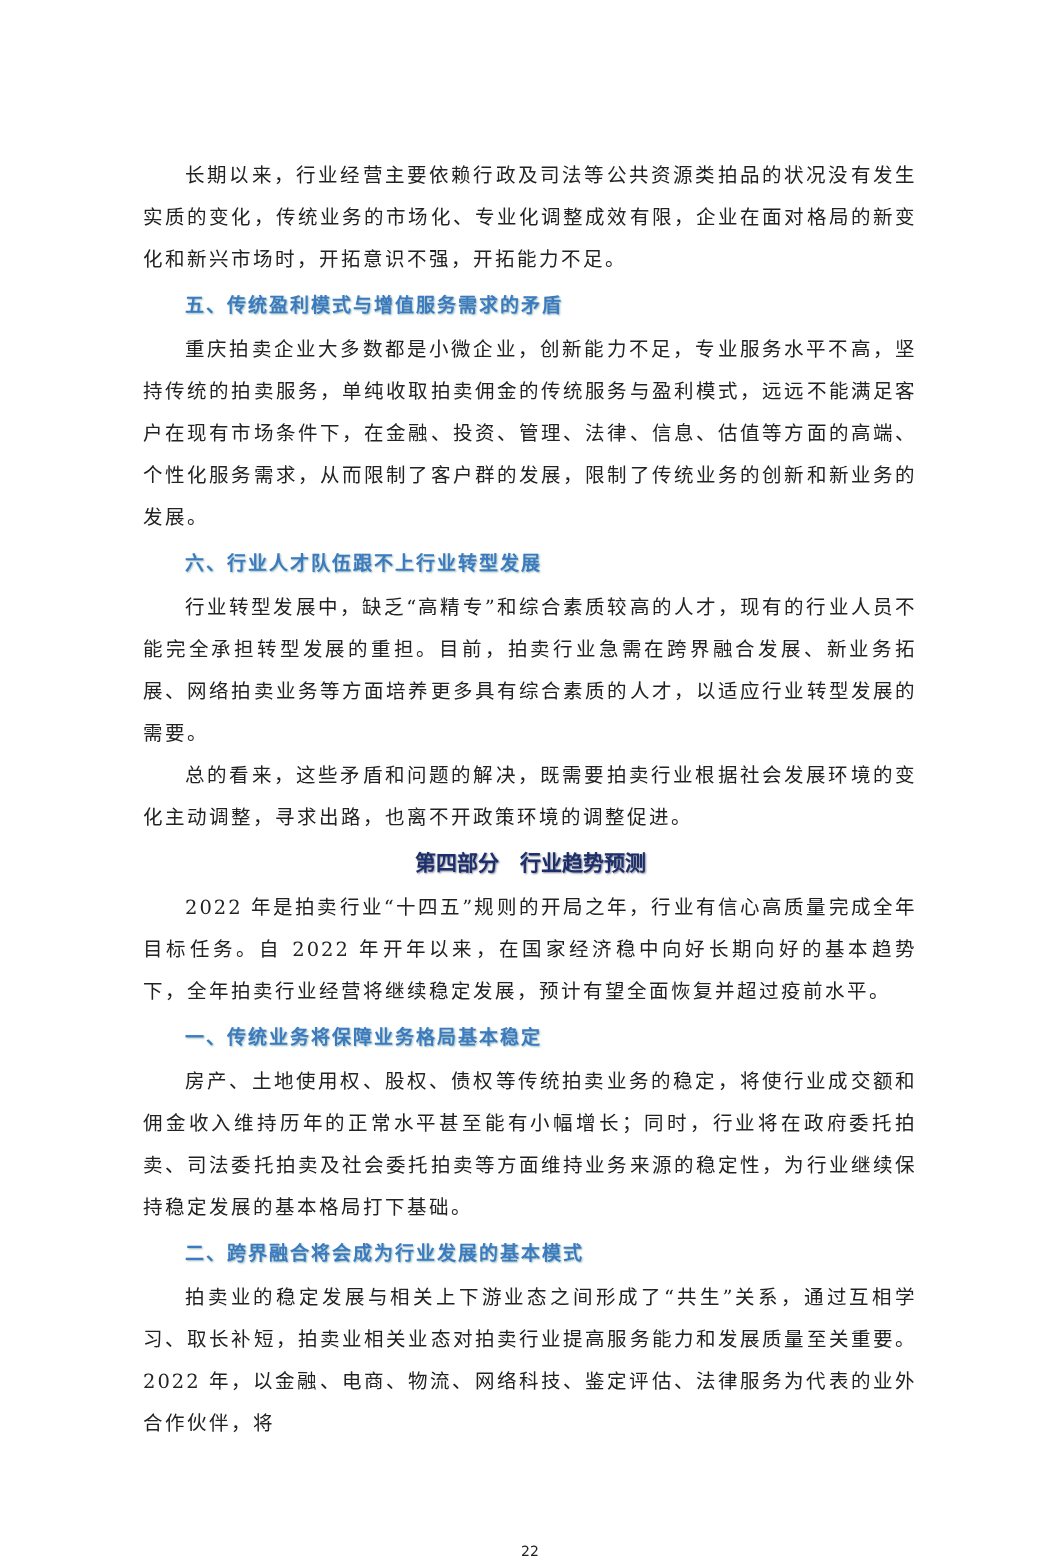长期以来，行业经营主要依赖行政及司法等公共资源类拍品的状况没有发生实质的变化，传统业务的市场化、专业化调整成效有限，企业在面对格局的新变化和新兴市场时，开拓意识不强，开拓能力不足。
五、传统盈利模式与增值服务需求的矛盾
重庆拍卖企业大多数都是小微企业，创新能力不足，专业服务水平不高，坚持传统的拍卖服务，单纯收取拍卖佣金的传统服务与盈利模式，远远不能满足客户在现有市场条件下，在金融、投资、管理、法律、信息、估值等方面的高端、个性化服务需求，从而限制了客户群的发展，限制了传统业务的创新和新业务的发展。
六、行业人才队伍跟不上行业转型发展
行业转型发展中，缺乏“高精专”和综合素质较高的人才，现有的行业人员不能完全承担转型发展的重担。目前，拍卖行业急需在跨界融合发展、新业务拓展、网络拍卖业务等方面培养更多具有综合素质的人才，以适应行业转型发展的需要。
总的看来，这些矛盾和问题的解决，既需要拍卖行业根据社会发展环境的变化主动调整，寻求出路，也离不开政策环境的调整促进。
第四部分　行业趋势预测
2022 年是拍卖行业“十四五”规则的开局之年，行业有信心高质量完成全年目标任务。自 2022 年开年以来，在国家经济稳中向好长期向好的基本趋势下，全年拍卖行业经营将继续稳定发展，预计有望全面恢复并超过疫前水平。
一、传统业务将保障业务格局基本稳定
房产、土地使用权、股权、债权等传统拍卖业务的稳定，将使行业成交额和佣金收入维持历年的正常水平甚至能有小幅增长；同时，行业将在政府委托拍卖、司法委托拍卖及社会委托拍卖等方面维持业务来源的稳定性，为行业继续保持稳定发展的基本格局打下基础。
二、跨界融合将会成为行业发展的基本模式
拍卖业的稳定发展与相关上下游业态之间形成了“共生”关系，通过互相学习、取长补短，拍卖业相关业态对拍卖行业提高服务能力和发展质量至关重要。2022 年，以金融、电商、物流、网络科技、鉴定评估、法律服务为代表的业外合作伙伴，将
22